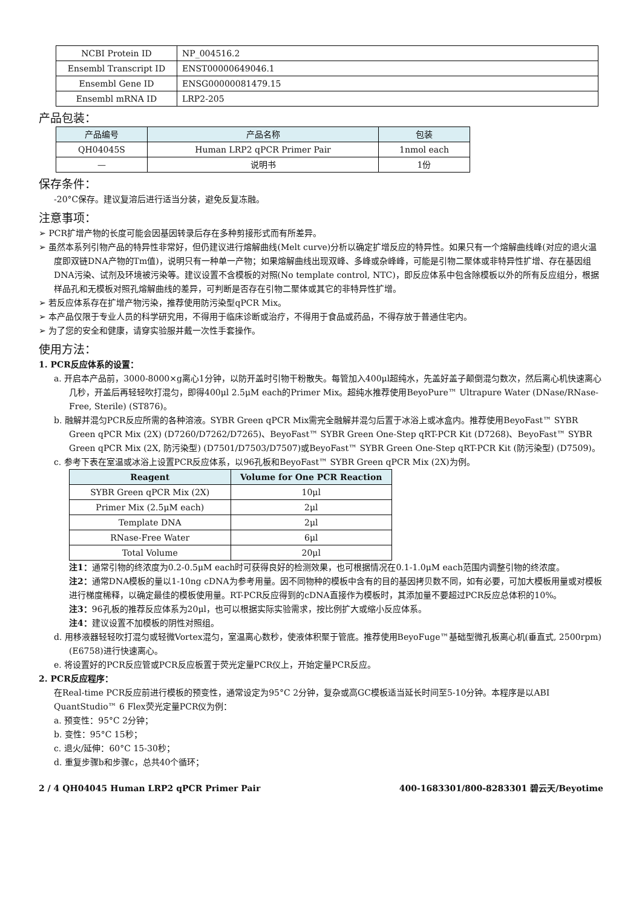| NCBI Protein ID | NP_004516.2 |
| Ensembl Transcript ID | ENST00000649046.1 |
| Ensembl Gene ID | ENSG00000081479.15 |
| Ensembl mRNA ID | LRP2-205 |
产品包装：
| 产品编号 | 产品名称 | 包装 |
| --- | --- | --- |
| QH04045S | Human LRP2 qPCR Primer Pair | 1nmol each |
| — | 说明书 | 1份 |
保存条件：
-20°C保存。建议复溶后进行适当分装，避免反复冻融。
注意事项：
➢ PCR扩增产物的长度可能会因基因转录后存在多种剪接形式而有所差异。
➢ 虽然本系列引物产品的特异性非常好，但仍建议进行熔解曲线(Melt curve)分析以确定扩增反应的特异性。如果只有一个熔解曲线峰(对应的退火温度即双链DNA产物的Tm值)，说明只有一种单一产物；如果熔解曲线出现双峰、多峰或杂峰峰，可能是引物二聚体或非特异性扩增、存在基因组DNA污染、试剂及环境被污染等。建议设置不含模板的对照(No template control, NTC)，即反应体系中包含除模板以外的所有反应组分，根据样品孔和无模板对照孔熔解曲线的差异，可判断是否存在引物二聚体或其它的非特异性扩增。
➢ 若反应体系存在扩增产物污染，推荐使用防污染型qPCR Mix。
➢ 本产品仅限于专业人员的科学研究用，不得用于临床诊断或治疗，不得用于食品或药品，不得存放于普通住宅内。
➢ 为了您的安全和健康，请穿实验服并戴一次性手套操作。
使用方法：
1. PCR反应体系的设置：
a. 开启本产品前，3000-8000×g离心1分钟，以防开盖时引物干粉散失。每管加入400μl超纯水，先盖好盖子颠倒混匀数次，然后离心机快速离心几秒，开盖后再轻轻吹打混匀，即得400μl 2.5μM each的Primer Mix。超纯水推荐使用BeyoPure™ Ultrapure Water (DNase/RNase-Free, Sterile) (ST876)。
b. 融解并混匀PCR反应所需的各种溶液。SYBR Green qPCR Mix需完全融解并混匀后置于冰浴上或冰盒内。推荐使用BeyoFast™ SYBR Green qPCR Mix (2X) (D7260/D7262/D7265)、BeyoFast™ SYBR Green One-Step qRT-PCR Kit (D7268)、BeyoFast™ SYBR Green qPCR Mix (2X, 防污染型) (D7501/D7503/D7507)或BeyoFast™ SYBR Green One-Step qRT-PCR Kit (防污染型) (D7509)。
c. 参考下表在室温或冰浴上设置PCR反应体系，以96孔板和BeyoFast™ SYBR Green qPCR Mix (2X)为例。
| Reagent | Volume for One PCR Reaction |
| --- | --- |
| SYBR Green qPCR Mix (2X) | 10μl |
| Primer Mix (2.5μM each) | 2μl |
| Template DNA | 2μl |
| RNase-Free Water | 6μl |
| Total Volume | 20μl |
注1：通常引物的终浓度为0.2-0.5μM each时可获得良好的检测效果，也可根据情况在0.1-1.0μM each范围内调整引物的终浓度。
注2：通常DNA模板的量以1-10ng cDNA为参考用量。因不同物种的模板中含有的目的基因拷贝数不同，如有必要，可加大模板用量或对模板进行梯度稀释，以确定最佳的模板使用量。RT-PCR反应得到的cDNA直接作为模板时，其添加量不要超过PCR反应总体积的10%。
注3：96孔板的推荐反应体系为20μl，也可以根据实际实验需求，按比例扩大或缩小反应体系。
注4：建议设置不加模板的阴性对照组。
d. 用移液器轻轻吹打混匀或轻微Vortex混匀，室温离心数秒，使液体积聚于管底。推荐使用BeyoFuge™基础型微孔板离心机(垂直式, 2500rpm) (E6758)进行快速离心。
e. 将设置好的PCR反应管或PCR反应板置于荧光定量PCR仪上，开始定量PCR反应。
2. PCR反应程序：
在Real-time PCR反应前进行模板的预变性，通常设定为95°C 2分钟，复杂或高GC模板适当延长时间至5-10分钟。本程序是以ABI QuantStudio™ 6 Flex荧光定量PCR仪为例：
a. 预变性：95°C 2分钟；
b. 变性：95°C 15秒；
c. 退火/延伸：60°C 15-30秒；
d. 重复步骤b和步骤c，总共40个循环；
2 / 4 QH04045 Human LRP2 qPCR Primer Pair 400-1683301/800-8283301 碧云天/Beyotime